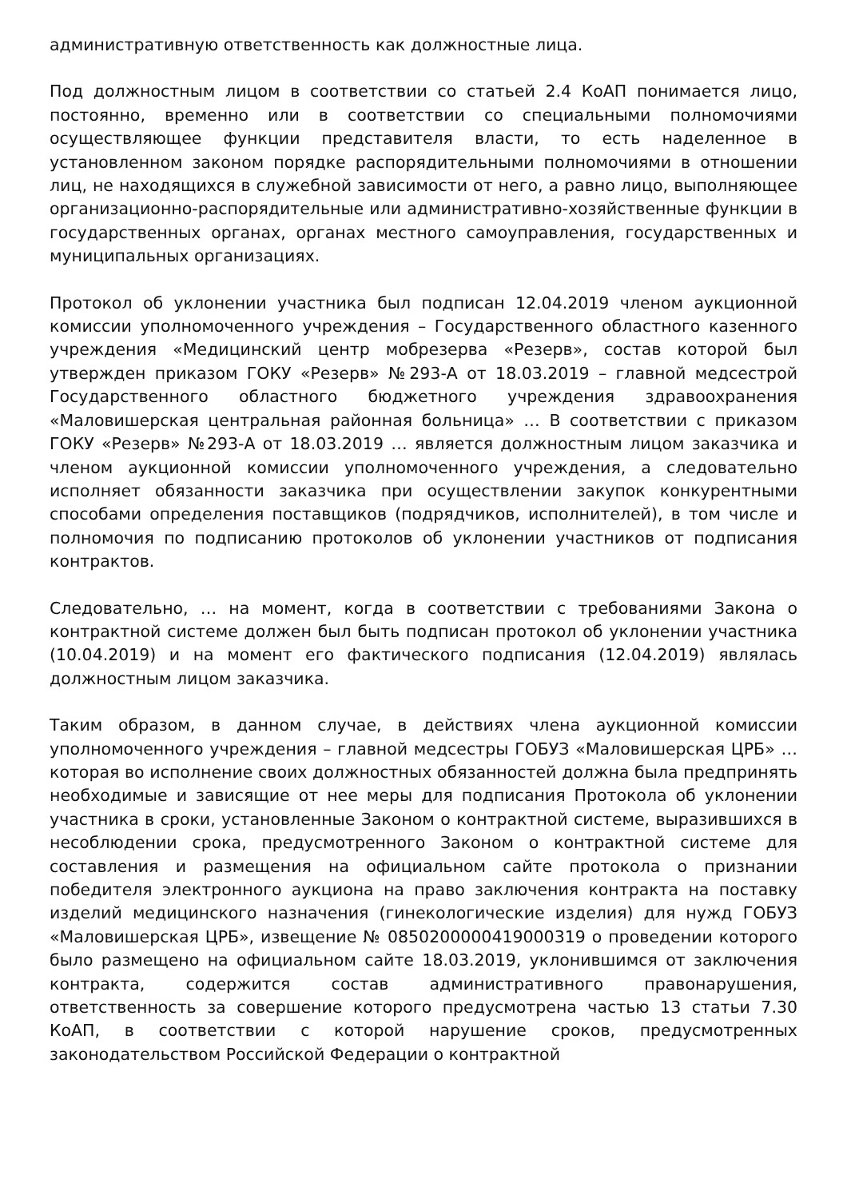административную ответственность как должностные лица.
Под должностным лицом в соответствии со статьей 2.4 КоАП понимается лицо, постоянно, временно или в соответствии со специальными полномочиями осуществляющее функции представителя власти, то есть наделенное в установленном законом порядке распорядительными полномочиями в отношении лиц, не находящихся в служебной зависимости от него, а равно лицо, выполняющее организационно-распорядительные или административно-хозяйственные функции в государственных органах, органах местного самоуправления, государственных и муниципальных организациях.
Протокол об уклонении участника был подписан 12.04.2019 членом аукционной комиссии уполномоченного учреждения – Государственного областного казенного учреждения «Медицинский центр мобрезерва «Резерв», состав которой был утвержден приказом ГОКУ «Резерв» №293-А от 18.03.2019 – главной медсестрой Государственного областного бюджетного учреждения здравоохранения «Маловишерская центральная районная больница» … В соответствии с приказом ГОКУ «Резерв» №293-А от 18.03.2019 … является должностным лицом заказчика и членом аукционной комиссии уполномоченного учреждения, а следовательно исполняет обязанности заказчика при осуществлении закупок конкурентными способами определения поставщиков (подрядчиков, исполнителей), в том числе и полномочия по подписанию протоколов об уклонении участников от подписания контрактов.
Следовательно, … на момент, когда в соответствии с требованиями Закона о контрактной системе должен был быть подписан протокол об уклонении участника (10.04.2019) и на момент его фактического подписания (12.04.2019) являлась должностным лицом заказчика.
Таким образом, в данном случае, в действиях члена аукционной комиссии уполномоченного учреждения – главной медсестры ГОБУЗ «Маловишерская ЦРБ» … которая во исполнение своих должностных обязанностей должна была предпринять необходимые и зависящие от нее меры для подписания Протокола об уклонении участника в сроки, установленные Законом о контрактной системе, выразившихся в несоблюдении срока, предусмотренного Законом о контрактной системе для составления и размещения на официальном сайте протокола о признании победителя электронного аукциона на право заключения контракта на поставку изделий медицинского назначения (гинекологические изделия) для нужд ГОБУЗ «Маловишерская ЦРБ», извещение № 0850200000419000319 о проведении которого было размещено на официальном сайте 18.03.2019, уклонившимся от заключения контракта, содержится состав административного правонарушения, ответственность за совершение которого предусмотрена частью 13 статьи 7.30 КоАП, в соответствии с которой нарушение сроков, предусмотренных законодательством Российской Федерации о контрактной